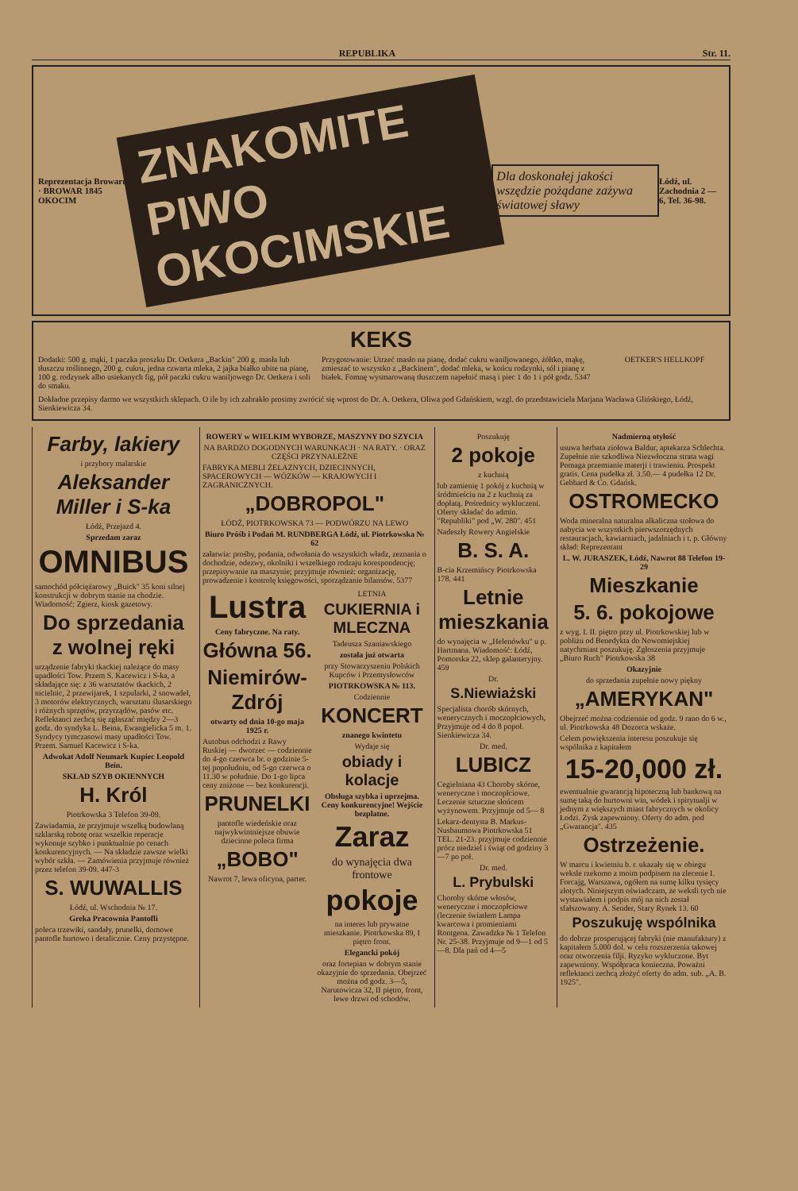REPUBLIKA Str. 11.
Reprezentacja Browaru · BROWAR 1845 OKOCIM
ZNAKOMITE PIWO OKOCIMSKIE
Dla doskonałej jakości wszędzie pożądane zażywa światowej sławy
Łódź, ul. Zachodnia 2 — 6, Tel. 36-98.
KEKS
Dodatki: 500 g. mąki, 1 paczka proszku Dr. Oetkera „Backin" 200 g. masła lub tłuszczu roślinnego, 200 g. cukru, jedna czwarta mleka, 2 jajka białko ubite na pianę, 100 g. rodzynek albo usiekanych fig, pół paczki cukru waniljowego Dr. Oetkera i soli do smaku.
Przygotowanie: Utrzeć masło na pianę, dodać cukru waniljowanego, żółtko, mąkę, zmieszać to wszystko z „Backinem", dodać mleka, w końcu rodzynki, sól i pianę z białek. Fomnę wysmarowaną tłuszczem napełnić masą i piec 1 do 1 i pół godz. 5347
OETKER'S HELLKOPF
Dokładne przepisy darmo we wszystkich sklepach. O ile by ich zabrakło prosimy zwrócić się wprost do Dr. A. Oetkera, Oliwa pod Gdańskiem, wzgl. do przedstawiciela Marjana Wacława Glińskiego, Łódź, Sienkiewicza 34.
Farby, lakiery
i przybory malarskie
Aleksander Miller i S-ka
Łódź, Przejazd 4.
Sprzedam zaraz
OMNIBUS
samochód półciężarowy „Buick" 35 koni silnej konstrukcji w dobrym stanie na chodzie. Wiadomość: Zgierz, kiosk gazetowy.
Do sprzedania z wolnej ręki
urządzenie fabryki tkackiej należące do masy upadłości Tow. Przem S. Kacewicz i S-ka, a składające się: z 36 warsztatów tkackich, 2 nicielnic, 2 przewijarek, 1 szpularki, 2 snowadeł, 3 motorów elektrycznych, warsztatu ślusarskiego i różnych sprzętów, przyrządów, pasów etc. Reflektanci zechcą się zgłaszać między 2—3 godz. do syndyka L. Beina, Ewangielicka 5 m. 1. Syndycy tymczasowi masy upadłości Tow. Przem. Samuel Kacewicz i S-ka.
Adwokat Adolf Neumark Kupiec Leopold Bein.
SKŁAD SZYB OKIENNYCH
H. Król
Piotrkowska 3 Telefon 39-09.
Zawiadamia, że przyjmuje wszelką budowlaną szklarską robotę oraz wszelkie reperacje wykonuje szybko i punktualnie po cenach konkurencyjnych. — Na składzie zawsze wielki wybór szkła. — Zamówienia przyjmuje również przez telefon 39-09. 447-3
S. WUWALLIS
Łódź, ul. Wschodnia № 17.
Greka Pracownia Pantofli
poleca trzewiki, sandały, prunelki, domowe pantofle hurtowo i detalicznie. Ceny przystępne.
ROWERY w WIELKIM WYBORZE, MASZYNY DO SZYCIA
NA BARDZO DOGODNYCH WARUNKACH · NA RATY. · ORAZ CZĘŚCI PRZYNALEŻNE
FABRYKA MEBLI ŻELAZNYCH, DZIECINNYCH, SPACEROWYCH — WÓZKÓW — KRAJOWYCH I ZAGRANICZNYCH.
„DOBROPOL"
ŁÓDŹ, PIOTRKOWSKA 73 — PODWÓRZU NA LEWO
Biuro Próśb i Podań M. RUNDBERGA Łódź, ul. Piotrkowska № 62
załatwia: prośby, podania, odwołania do wszystkich władz, zeznania o dochodzie, odezwy, okolniki i wszelkiego rodzaju korespondencję; przepisywanie na maszynie; przyjmuje również: organizację, prowadzenie i kontrolę księgowości, sporządzanie bilansów. 5377
Lustra
Ceny fabryczne. Na raty.
Główna 56.
Niemirów-Zdrój
otwarty od dnia 10-go maja 1925 r.
Autobus odchodzi z Rawy Ruskiej — dworzec — codziennie do 4-go czerwca br. o godzinie 5-tej popołudniu, od 5-go czerwca o 11.30 w południe. Do 1-go lipca ceny zniżone — bez konkurencji.
PRUNELKI
pantofle wiedeńskie oraz najwykwintniejsze obuwie dziecinne poleca firma
„BOBO"
Nawrot 7, lewa oficyna, parter.
LETNIA
CUKIERNIA i MLECZNA
Tadeusza Szaniawskiego
została już otwarta
przy Stowarzyszeniu Polskich Kupców i Przemysłowców
PIOTRKOWSKA № 113.
Codziennie
KONCERT
znanego kwintetu
Wydaje się
obiady i kolacje
Obsługa szybka i uprzejma. Ceny konkurencyjne! Wejście bezpłatne.
Zaraz
do wynajęcia dwa frontowe
pokoje
na interes lub prywatne mieszkanie. Piotrkowska 89, I piętro front.
Elegancki pokój
oraz fortepian w dobrym stanie okazyjnie do sprzedania. Obejrzeć można od godz. 3—5, Narutowicza 32, II piętro, front, lewe drzwi od schodów.
Poszukuję
2 pokoje
z kuchnią
lub zamienię 1 pokój z kuchnią w śródmieściu na 2 z kuchnią za dopłatą. Pośrednicy wykluczeni. Oferty składać do admin. "Republiki" pod „W. 280". 451
Nadeszły Rowery Angielskie
B. S. A.
B-cia Krzemińscy Piotrkowska 178. 441
Letnie mieszkania
do wynajęcia w „Helenówku" u p. Hartmana. Wiadomość: Łódź, Pomorska 22, sklep galanteryjny. 459
Dr.
S.Niewiażski
Specjalista chorób skórnych, wenerycznych i moczopłciowych, Przyjmuje od 4 do 8 popoł. Sienkiewicza 34.
Dr. med.
LUBICZ
Cegielniana 43 Choroby skórne, weneryczne i moczopłciowe. Leczenie sztuczne słońcem wyżynowem. Przyjmuje od 5— 8
Lekarz-dentysta B. Markus-Nusbaumowa Piotrkowska 51 TEL. 21-23. przyjmuje codziennie prócz niedziel i świąt od godziny 3—7 po poł.
Dr. med.
L. Prybulski
Choroby skórne włosów, weneryczne i moczopłciowe (leczenie światłem Lampa kwarcowa i promieniami Rontgena. Zawadzka № 1 Telefon Nr. 25-38. Przyjmuje od 9—1 od 5—8. Dla pań od 4—5
Nadmierną otyłość
usuwa herbata ziołowa Baldur, aptekarza Schlechta. Zupełnie nie szkodliwa Niezwłoczna strata wagi Pomaga przemianie materji i trawieniu. Prospekt gratis. Cena pudełka zł. 3.50.— 4 pudełka 12 Dr. Gebhard & Co. Gdańsk.
OSTROMECKO
Woda mineralna naturalna alkaliczna stołowa do nabycia we wszystkich pierwszorzędnych restauracjach, kawiarniach, jadalniach i t. p. Główny skład: Reprezentant
L. W. JURASZEK, Łódź, Nawrot 88 Telefon 19-29
Mieszkanie
5. 6. pokojowe
z wyg. I. II. piętro przy ul. Piotrkowskiej lub w pobliżu od Benedykta do Nowomiejskiej natychmiast poszukuję. Zgłoszenia przyjmuje „Biuro Ruch" Piotrkowska 38
Okazyjnie
do sprzedania zupełnie nowy piękny
„AMERYKAN"
Obejrzeć można codziennie od godz. 9 rano do 6 w., ul. Piotrkowska 48 Dozorca wskaże.
Celem powiększenia interesu poszukuje się wspólnika z kapitałem
15-20,000 zł.
ewentualnie gwarancją hipoteczną lub bankową na sumę taką do hurtowni win, wódek i spirytualji w jednym z większych miast fabrycznych w okolicy Łodzi. Zysk zapewniony. Oferty do adm. pod „Gwarancja". 435
Ostrzeżenie.
W marcu i kwietniu b. r. ukazały się w obiegu weksle rzekomo z moim podpisem na zlecenie I. Forcajg, Warszawa, ogółem na sumę kilku tysięcy złotych. Niniejszym oświadczam, że weksli tych nie wystawiałem i podpis mój na nich został sfałszowany. A. Sender, Stary Rynek 13. 60
Poszukuję wspólnika
do dobrze prosperującej fabryki (nie manufaktury) z kapitałem 5.000 dol. w celu rozszerzenia takowej oraz otworzenia filji. Ryzyko wykluczone. Byt zapewniony. Współpraca konieczna. Poważni reflektanci zechcą złożyć oferty do adm. sub. „A. B. 1925".